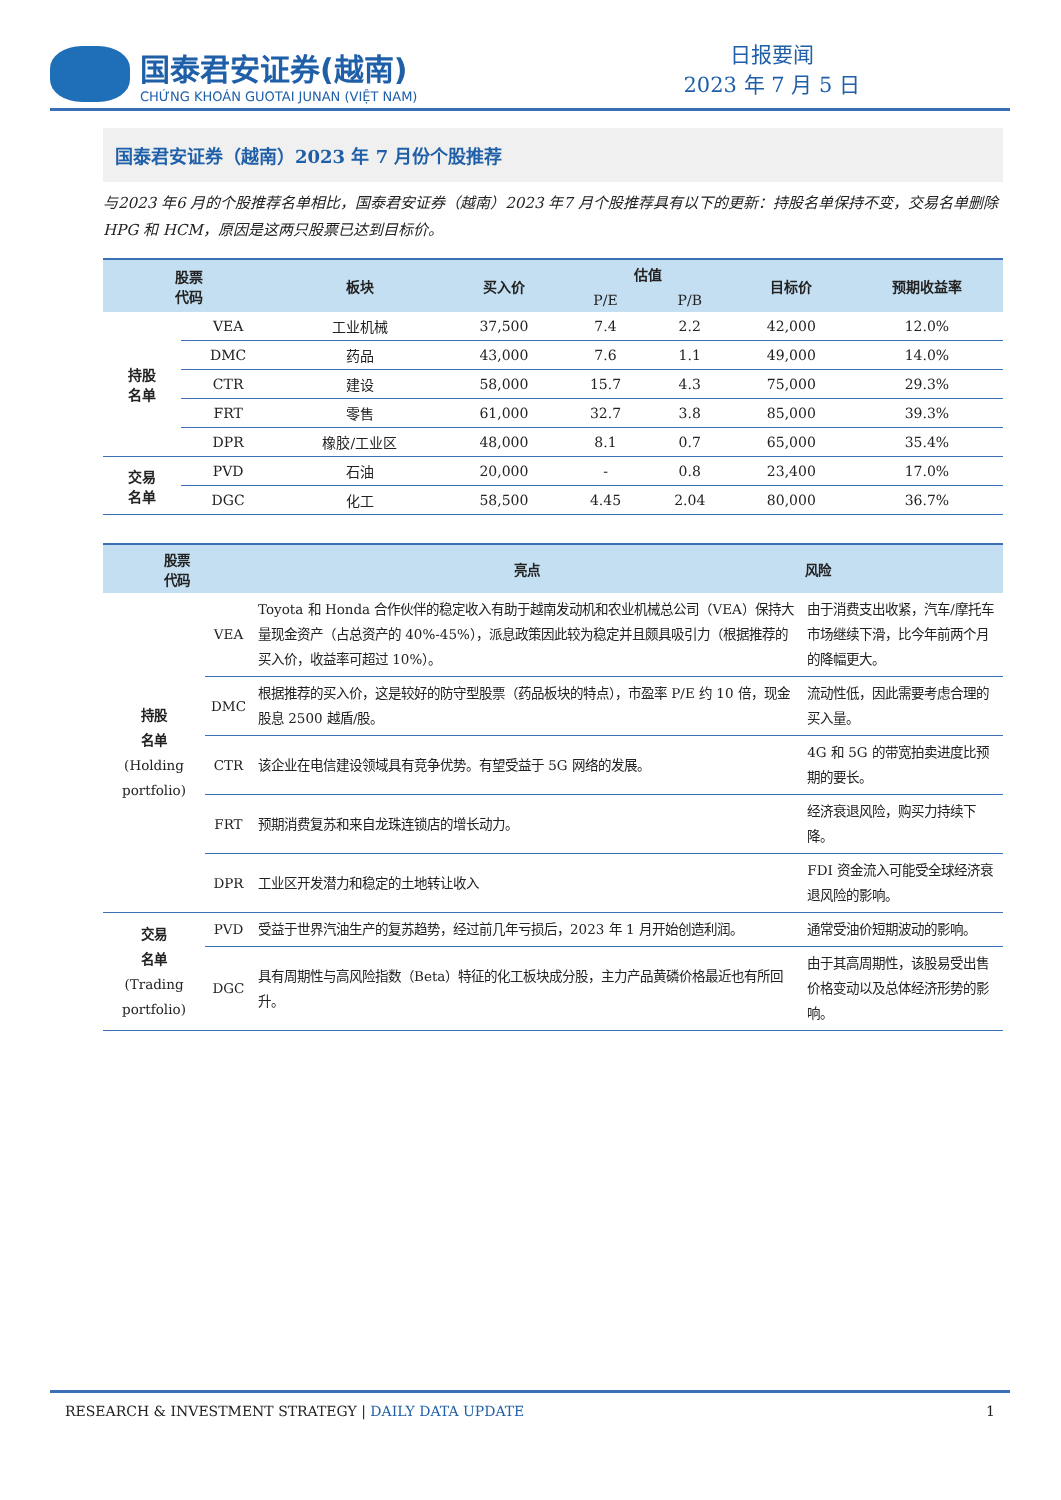国泰君安证券(越南)
CHỨNG KHOÁN GUOTAI JUNAN (VIỆT NAM)
日报要闻
2023 年 7 月 5 日
国泰君安证券（越南）2023 年 7 月份个股推荐
与2023 年6 月的个股推荐名单相比，国泰君安证券（越南）2023 年7 月个股推荐具有以下的更新：持股名单保持不变，交易名单删除 HPG 和 HCM，原因是这两只股票已达到目标价。
| 股票 代码 | | 板块 | 买入价 | 估值 | | 目标价 | 预期收益率 |
| --- | --- | --- | --- | --- | --- | --- | --- |
| | | | | P/E | P/B | | |
| 持股 名单 | VEA | 工业机械 | 37,500 | 7.4 | 2.2 | 42,000 | 12.0% |
| | DMC | 药品 | 43,000 | 7.6 | 1.1 | 49,000 | 14.0% |
| | CTR | 建设 | 58,000 | 15.7 | 4.3 | 75,000 | 29.3% |
| | FRT | 零售 | 61,000 | 32.7 | 3.8 | 85,000 | 39.3% |
| | DPR | 橡胶/工业区 | 48,000 | 8.1 | 0.7 | 65,000 | 35.4% |
| 交易 名单 | PVD | 石油 | 20,000 | - | 0.8 | 23,400 | 17.0% |
| | DGC | 化工 | 58,500 | 4.45 | 2.04 | 80,000 | 36.7% |
| 股票 代码 | | 亮点 | 风险 |
| --- | --- | --- | --- |
| 持股 名单 (Holding portfolio) | VEA | Toyota 和 Honda 合作伙伴的稳定收入有助于越南发动机和农业机械总公司（VEA）保持大量现金资产（占总资产的 40%-45%），派息政策因此较为稳定并且颇具吸引力（根据推荐的买入价，收益率可超过 10%）。 | 由于消费支出收紧，汽车/摩托车市场继续下滑，比今年前两个月的降幅更大。 |
| | DMC | 根据推荐的买入价，这是较好的防守型股票（药品板块的特点），市盈率 P/E 约 10 倍，现金股息 2500 越盾/股。 | 流动性低，因此需要考虑合理的买入量。 |
| | CTR | 该企业在电信建设领域具有竞争优势。有望受益于 5G 网络的发展。 | 4G 和 5G 的带宽拍卖进度比预期的要长。 |
| | FRT | 预期消费复苏和来自龙珠连锁店的增长动力。 | 经济衰退风险，购买力持续下降。 |
| | DPR | 工业区开发潜力和稳定的土地转让收入 | FDI 资金流入可能受全球经济衰退风险的影响。 |
| 交易 名单 (Trading portfolio) | PVD | 受益于世界汽油生产的复苏趋势，经过前几年亏损后，2023 年 1 月开始创造利润。 | 通常受油价短期波动的影响。 |
| | DGC | 具有周期性与高风险指数（Beta）特征的化工板块成分股，主力产品黄磷价格最近也有所回升。 | 由于其高周期性，该股易受出售价格变动以及总体经济形势的影响。 |
RESEARCH & INVESTMENT STRATEGY | DAILY DATA UPDATE 1